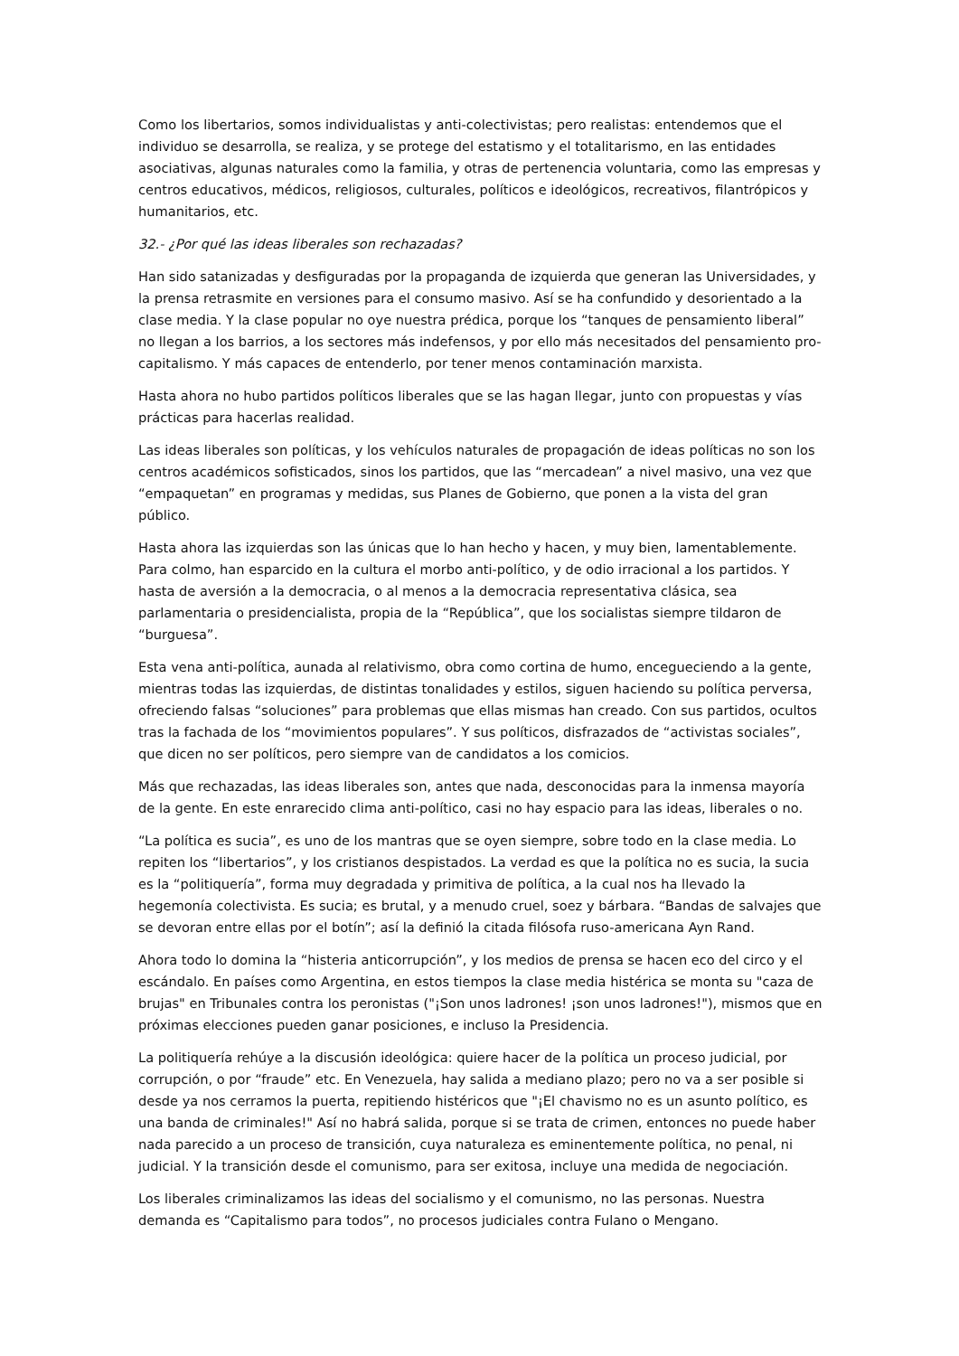Como los libertarios, somos individualistas y anti-colectivistas; pero realistas: entendemos que el individuo se desarrolla, se realiza, y se protege del estatismo y el totalitarismo, en las entidades asociativas, algunas naturales como la familia, y otras de pertenencia voluntaria, como las empresas y centros educativos, médicos, religiosos, culturales, políticos e ideológicos, recreativos, filantrópicos y humanitarios, etc.
32.- ¿Por qué las ideas liberales son rechazadas?
Han sido satanizadas y desfiguradas por la propaganda de izquierda que generan las Universidades, y la prensa retrasmite en versiones para el consumo masivo. Así se ha confundido y desorientado a la clase media. Y la clase popular no oye nuestra prédica, porque los “tanques de pensamiento liberal” no llegan a los barrios, a los sectores más indefensos, y por ello más necesitados del pensamiento pro-capitalismo. Y más capaces de entenderlo, por tener menos contaminación marxista.
Hasta ahora no hubo partidos políticos liberales que se las hagan llegar, junto con propuestas y vías prácticas para hacerlas realidad.
Las ideas liberales son políticas, y los vehículos naturales de propagación de ideas políticas no son los centros académicos sofisticados, sinos los partidos, que las “mercadean” a nivel masivo, una vez que “empaquetan” en programas y medidas, sus Planes de Gobierno, que ponen a la vista del gran público.
Hasta ahora las izquierdas son las únicas que lo han hecho y hacen, y muy bien, lamentablemente. Para colmo, han esparcido en la cultura el morbo anti-político, y de odio irracional a los partidos. Y hasta de aversión a la democracia, o al menos a la democracia representativa clásica, sea parlamentaria o presidencialista, propia de la “República”, que los socialistas siempre tildaron de “burguesa”.
Esta vena anti-política, aunada al relativismo, obra como cortina de humo, encegueciendo a la gente, mientras todas las izquierdas, de distintas tonalidades y estilos, siguen haciendo su política perversa, ofreciendo falsas “soluciones” para problemas que ellas mismas han creado. Con sus partidos, ocultos tras la fachada de los “movimientos populares”. Y sus políticos, disfrazados de “activistas sociales”, que dicen no ser políticos, pero siempre van de candidatos a los comicios.
Más que rechazadas, las ideas liberales son, antes que nada, desconocidas para la inmensa mayoría de la gente. En este enrarecido clima anti-político, casi no hay espacio para las ideas, liberales o no.
“La política es sucia”, es uno de los mantras que se oyen siempre, sobre todo en la clase media. Lo repiten los “libertarios”, y los cristianos despistados. La verdad es que la política no es sucia, la sucia es la “politiquería”, forma muy degradada y primitiva de política, a la cual nos ha llevado la hegemonía colectivista. Es sucia; es brutal, y a menudo cruel, soez y bárbara. “Bandas de salvajes que se devoran entre ellas por el botín”; así la definió la citada filósofa ruso-americana Ayn Rand.
Ahora todo lo domina la “histeria anticorrupción”, y los medios de prensa se hacen eco del circo y el escándalo. En países como Argentina, en estos tiempos la clase media histérica se monta su "caza de brujas" en Tribunales contra los peronistas ("¡Son unos ladrones! ¡son unos ladrones!"), mismos que en próximas elecciones pueden ganar posiciones, e incluso la Presidencia.
La politiquería rehúye a la discusión ideológica: quiere hacer de la política un proceso judicial, por corrupción, o por “fraude” etc. En Venezuela, hay salida a mediano plazo; pero no va a ser posible si desde ya nos cerramos la puerta, repitiendo histéricos que "¡El chavismo no es un asunto político, es una banda de criminales!" Así no habrá salida, porque si se trata de crimen, entonces no puede haber nada parecido a un proceso de transición, cuya naturaleza es eminentemente política, no penal, ni judicial. Y la transición desde el comunismo, para ser exitosa, incluye una medida de negociación.
Los liberales criminalizamos las ideas del socialismo y el comunismo, no las personas. Nuestra demanda es “Capitalismo para todos”, no procesos judiciales contra Fulano o Mengano.